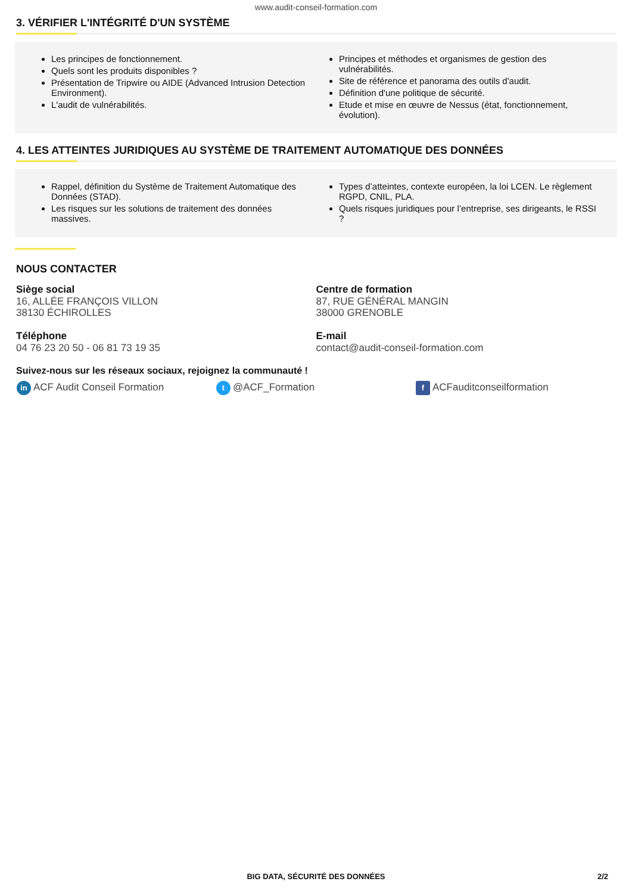www.audit-conseil-formation.com
3. VÉRIFIER L'INTÉGRITÉ D'UN SYSTÈME
Les principes de fonctionnement.
Quels sont les produits disponibles ?
Présentation de Tripwire ou AIDE (Advanced Intrusion Detection Environment).
L'audit de vulnérabilités.
Principes et méthodes et organismes de gestion des vulnérabilités.
Site de référence et panorama des outils d'audit.
Définition d'une politique de sécurité.
Etude et mise en œuvre de Nessus (état, fonctionnement, évolution).
4. LES ATTEINTES JURIDIQUES AU SYSTÈME DE TRAITEMENT AUTOMATIQUE DES DONNÉES
Rappel, définition du Système de Traitement Automatique des Données (STAD).
Les risques sur les solutions de traitement des données massives.
Types d’atteintes, contexte européen, la loi LCEN. Le règlement RGPD, CNIL, PLA.
Quels risques juridiques pour l’entreprise, ses dirigeants, le RSSI ?
NOUS CONTACTER
Siège social
16, ALLÉE FRANÇOIS VILLON
38130 ÉCHIROLLES
Centre de formation
87, RUE GÉNÉRAL MANGIN
38000 GRENOBLE
Téléphone
04 76 23 20 50 - 06 81 73 19 35
E-mail
contact@audit-conseil-formation.com
Suivez-nous sur les réseaux sociaux, rejoignez la communauté !
in ACF Audit Conseil Formation
t @ACF_Formation
f ACFauditconseilformation
BIG DATA, SÉCURITÉ DES DONNÉES
2/2